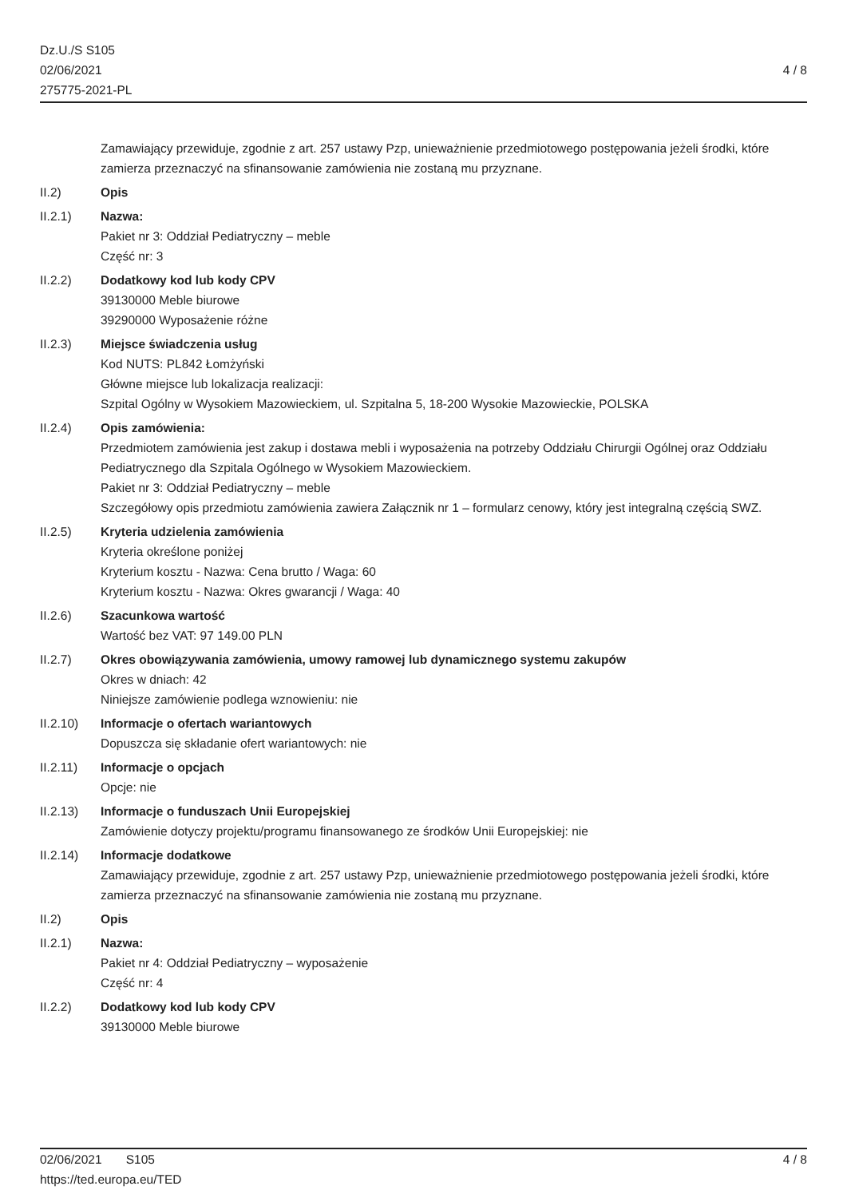Dz.U./S S105
02/06/2021
275775-2021-PL
4 / 8
Zamawiający przewiduje, zgodnie z art. 257 ustawy Pzp, unieważnienie przedmiotowego postępowania jeżeli środki, które zamierza przeznaczyć na sfinansowanie zamówienia nie zostaną mu przyznane.
II.2) Opis
II.2.1) Nazwa:
Pakiet nr 3: Oddział Pediatryczny – meble
Część nr: 3
II.2.2) Dodatkowy kod lub kody CPV
39130000 Meble biurowe
39290000 Wyposażenie różne
II.2.3) Miejsce świadczenia usług
Kod NUTS: PL842 Łomżyński
Główne miejsce lub lokalizacja realizacji:
Szpital Ogólny w Wysokiem Mazowieckiem, ul. Szpitalna 5, 18-200 Wysokie Mazowieckie, POLSKA
II.2.4) Opis zamówienia:
Przedmiotem zamówienia jest zakup i dostawa mebli i wyposażenia na potrzeby Oddziału Chirurgii Ogólnej oraz Oddziału Pediatrycznego dla Szpitala Ogólnego w Wysokiem Mazowieckiem.
Pakiet nr 3: Oddział Pediatryczny – meble
Szczegółowy opis przedmiotu zamówienia zawiera Załącznik nr 1 – formularz cenowy, który jest integralną częścią SWZ.
II.2.5) Kryteria udzielenia zamówienia
Kryteria określone poniżej
Kryterium kosztu - Nazwa: Cena brutto / Waga: 60
Kryterium kosztu - Nazwa: Okres gwarancji / Waga: 40
II.2.6) Szacunkowa wartość
Wartość bez VAT: 97 149.00 PLN
II.2.7) Okres obowiązywania zamówienia, umowy ramowej lub dynamicznego systemu zakupów
Okres w dniach: 42
Niniejsze zamówienie podlega wznowieniu: nie
II.2.10) Informacje o ofertach wariantowych
Dopuszcza się składanie ofert wariantowych: nie
II.2.11) Informacje o opcjach
Opcje: nie
II.2.13) Informacje o funduszach Unii Europejskiej
Zamówienie dotyczy projektu/programu finansowanego ze środków Unii Europejskiej: nie
II.2.14) Informacje dodatkowe
Zamawiający przewiduje, zgodnie z art. 257 ustawy Pzp, unieważnienie przedmiotowego postępowania jeżeli środki, które zamierza przeznaczyć na sfinansowanie zamówienia nie zostaną mu przyznane.
II.2) Opis
II.2.1) Nazwa:
Pakiet nr 4: Oddział Pediatryczny – wyposażenie
Część nr: 4
II.2.2) Dodatkowy kod lub kody CPV
39130000 Meble biurowe
02/06/2021 S105
https://ted.europa.eu/TED
4 / 8